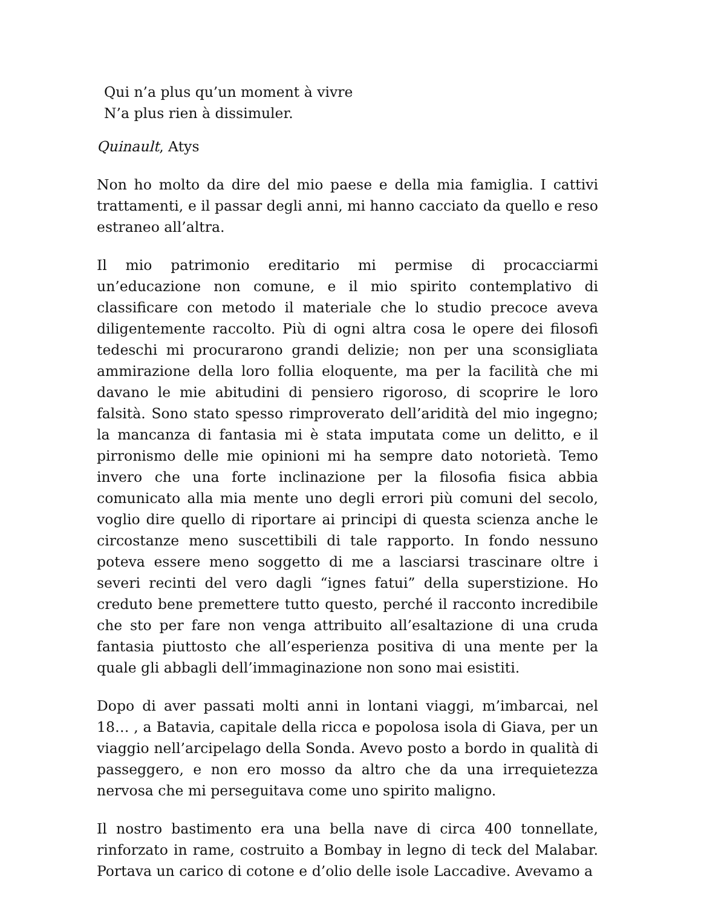Qui n’a plus qu’un moment à vivre
N’a plus rien à dissimuler.
Quinault, Atys
Non ho molto da dire del mio paese e della mia famiglia. I cattivi trattamenti, e il passar degli anni, mi hanno cacciato da quello e reso estraneo all’altra.
Il mio patrimonio ereditario mi permise di procacciarmi un’educazione non comune, e il mio spirito contemplativo di classificare con metodo il materiale che lo studio precoce aveva diligentemente raccolto. Più di ogni altra cosa le opere dei filosofi tedeschi mi procurarono grandi delizie; non per una sconsigliata ammirazione della loro follia eloquente, ma per la facilità che mi davano le mie abitudini di pensiero rigoroso, di scoprire le loro falsità. Sono stato spesso rimproverato dell’aridità del mio ingegno; la mancanza di fantasia mi è stata imputata come un delitto, e il pirronismo delle mie opinioni mi ha sempre dato notorietà. Temo invero che una forte inclinazione per la filosofia fisica abbia comunicato alla mia mente uno degli errori più comuni del secolo, voglio dire quello di riportare ai principi di questa scienza anche le circostanze meno suscettibili di tale rapporto. In fondo nessuno poteva essere meno soggetto di me a lasciarsi trascinare oltre i severi recinti del vero dagli “ignes fatui” della superstizione. Ho creduto bene premettere tutto questo, perché il racconto incredibile che sto per fare non venga attribuito all’esaltazione di una cruda fantasia piuttosto che all’esperienza positiva di una mente per la quale gli abbagli dell’immaginazione non sono mai esistiti.
Dopo di aver passati molti anni in lontani viaggi, m’imbarcai, nel 18… , a Batavia, capitale della ricca e popolosa isola di Giava, per un viaggio nell’arcipelago della Sonda. Avevo posto a bordo in qualità di passeggero, e non ero mosso da altro che da una irrequietezza nervosa che mi perseguitava come uno spirito maligno.
Il nostro bastimento era una bella nave di circa 400 tonnellate, rinforzato in rame, costruito a Bombay in legno di teck del Malabar. Portava un carico di cotone e d’olio delle isole Laccadive. Avevamo a